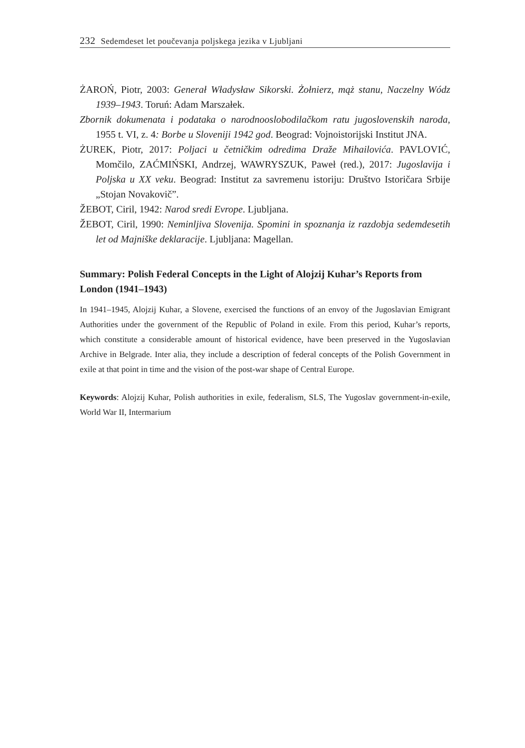232 Sedemdeset let poučevanja poljskega jezika v Ljubljani
ŻAROŃ, Piotr, 2003: Generał Władysław Sikorski. Żołnierz, mąż stanu, Naczelny Wódz 1939–1943. Toruń: Adam Marszałek.
Zbornik dokumenata i podataka o narodnooslobodilačkom ratu jugoslovenskih naroda, 1955 t. VI, z. 4: Borbe u Sloveniji 1942 god. Beograd: Vojnoistorijski Institut JNA.
ŻUREK, Piotr, 2017: Poljaci u četničkim odredima Draže Mihailovića. PAVLO­VIĆ, Momčilo, ZAĆMIŃSKI, Andrzej, WAWRYSZUK, Paweł (red.), 2017: Jugoslavija i Poljska u XX veku. Beograd: Institut za savremenu istoriju: Dru­štvo Istoričara Srbije „Stojan Novakovič”.
ŽEBOT, Ciril, 1942: Narod sredi Evrope. Ljubljana.
ŽEBOT, Ciril, 1990: Neminljiva Slovenija. Spomini in spoznanja iz razdobja sedemdesetih let od Majniške deklaracije. Ljubljana: Magellan.
Summary: Polish Federal Concepts in the Light of Alojzij Kuhar’s Reports from London (1941–1943)
In 1941–1945, Alojzij Kuhar, a Slovene, exercised the functions of an envoy of the Jugosla­vian Emigrant Authorities under the government of the Republic of Poland in exile. From this period, Kuhar’s reports, which constitute a considerable amount of historical evidence, have been preserved in the Yugoslavian Archive in Belgrade. Inter alia, they include a de­scription of federal concepts of the Polish Government in exile at that point in time and the vision of the post-war shape of Central Europe.
Keywords: Alojzij Kuhar, Polish authorities in exile, federalism, SLS, The Yugoslav go­vernment-in-exile, World War II, Intermarium